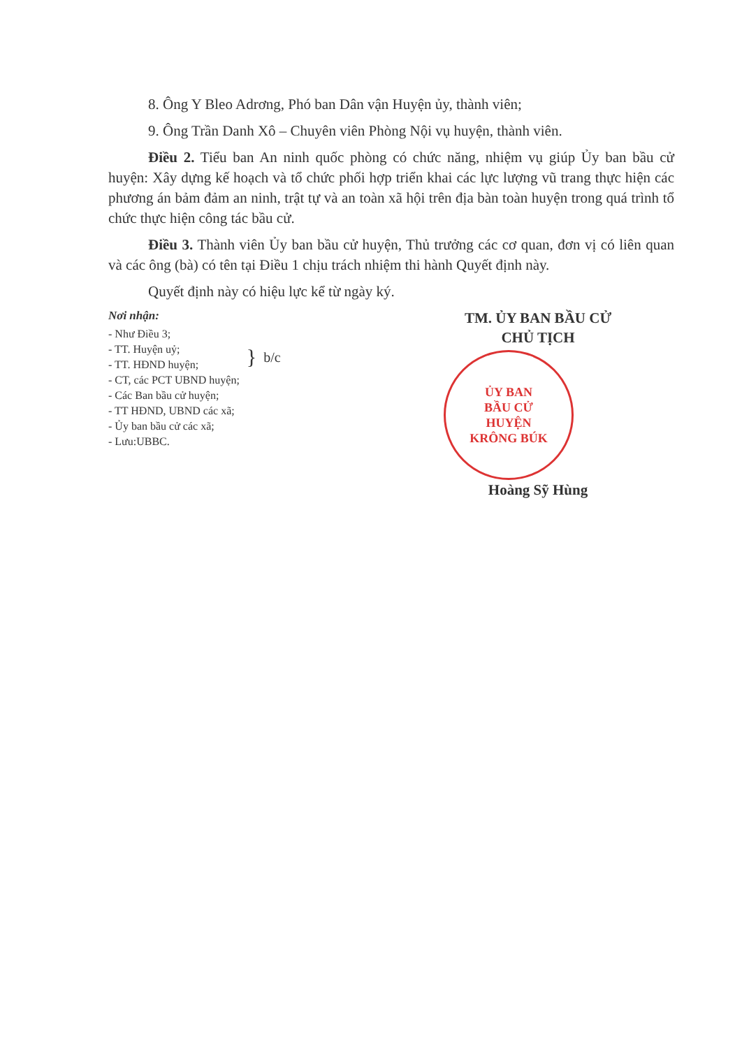8. Ông Y Bleo Adrơng, Phó ban Dân vận Huyện ủy, thành viên;
9. Ông Trần Danh Xô – Chuyên viên Phòng Nội vụ huyện, thành viên.
Điều 2. Tiểu ban An ninh quốc phòng có chức năng, nhiệm vụ giúp Ủy ban bầu cử huyện: Xây dựng kế hoạch và tổ chức phối hợp triển khai các lực lượng vũ trang thực hiện các phương án bảm đảm an ninh, trật tự và an toàn xã hội trên địa bàn toàn huyện trong quá trình tổ chức thực hiện công tác bầu cử.
Điều 3. Thành viên Ủy ban bầu cử huyện, Thủ trưởng các cơ quan, đơn vị có liên quan và các ông (bà) có tên tại Điều 1 chịu trách nhiệm thi hành Quyết định này.
Quyết định này có hiệu lực kể từ ngày ký.
Nơi nhận:
- Như Điều 3;
- TT. Huyện uỷ;
- TT. HĐND huyện;
- CT, các PCT UBND huyện;
}
b/c
- Các Ban bầu cử huyện;
- TT HĐND, UBND các xã;
- Ủy ban bầu cử các xã;
- Lưu:UBBC.
TM. ỦY BAN BẦU CỬ
CHỦ TỊCH
ỦY BAN
BẦU CỬ
HUYỆN
KRÔNG BÚK
Hoàng Sỹ Hùng